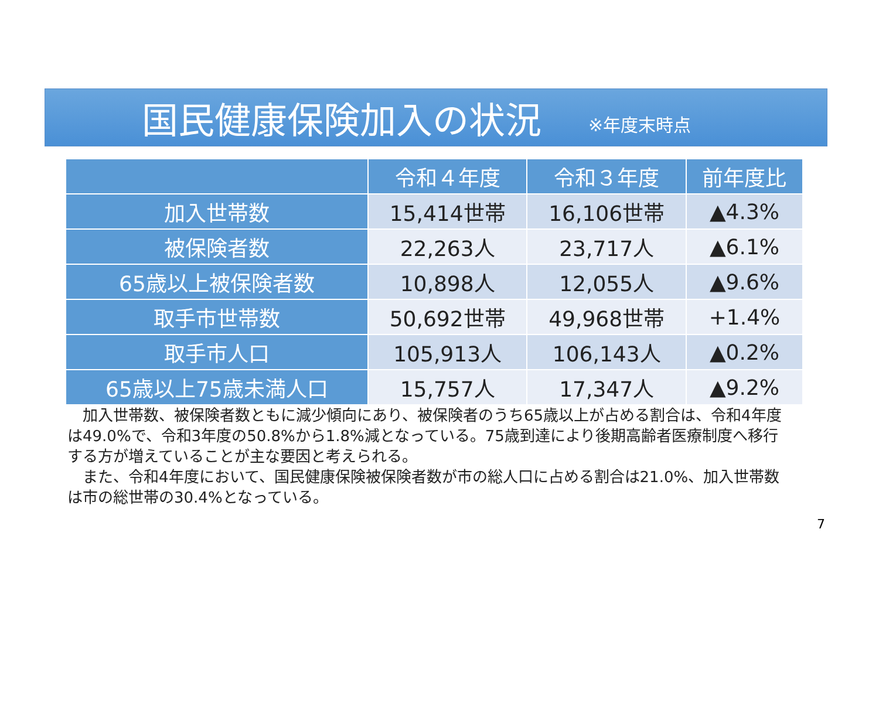国民健康保険加入の状況
※年度末時点
| | 令和４年度 | 令和３年度 | 前年度比 |
| --- | --- | --- | --- |
| 加入世帯数 | 15,414世帯 | 16,106世帯 | ▲4.3% |
| 被保険者数 | 22,263人 | 23,717人 | ▲6.1% |
| 65歳以上被保険者数 | 10,898人 | 12,055人 | ▲9.6% |
| 取手市世帯数 | 50,692世帯 | 49,968世帯 | +1.4% |
| 取手市人口 | 105,913人 | 106,143人 | ▲0.2% |
| 65歳以上75歳未満人口 | 15,757人 | 17,347人 | ▲9.2% |
　加入世帯数、被保険者数ともに減少傾向にあり、被保険者のうち65歳以上が占める割合は、令和4年度は49.0%で、令和3年度の50.8%から1.8%減となっている。75歳到達により後期高齢者医療制度へ移行する方が増えていることが主な要因と考えられる。
　また、令和4年度において、国民健康保険被保険者数が市の総人口に占める割合は21.0%、加入世帯数は市の総世帯の30.4%となっている。
7